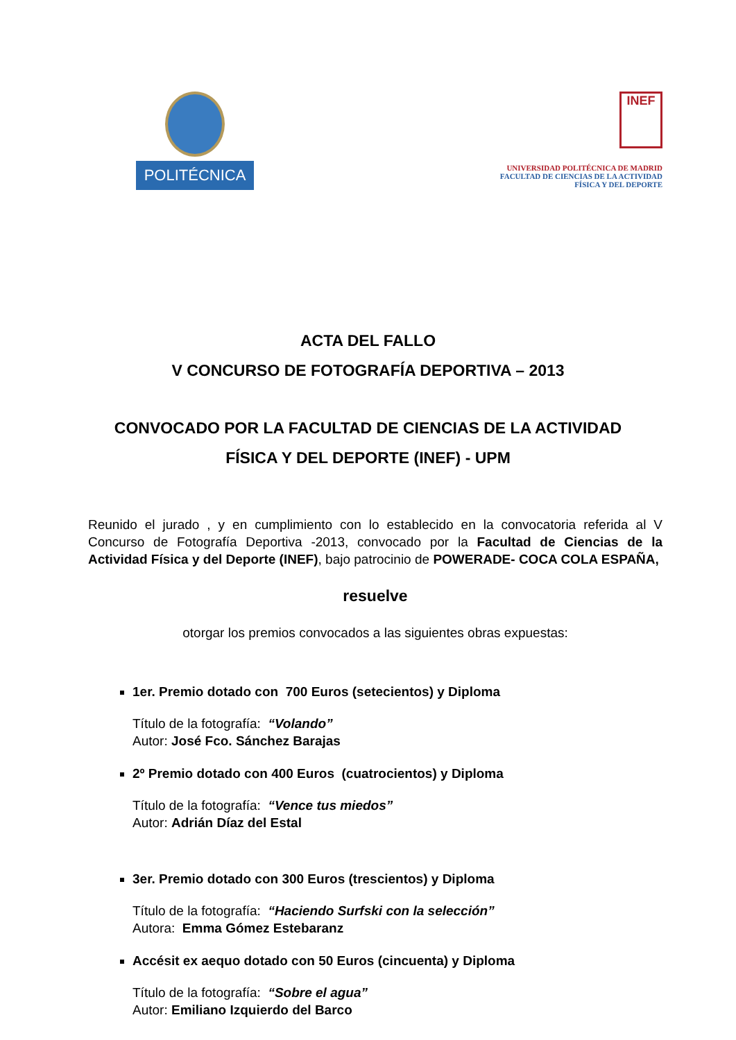POLITÉCNICA
INEF
UNIVERSIDAD POLITÉCNICA DE MADRID
FACULTAD DE CIENCIAS DE LA ACTIVIDAD
FÍSICA Y DEL DEPORTE
ACTA DEL FALLO
V CONCURSO DE FOTOGRAFÍA DEPORTIVA – 2013
CONVOCADO POR LA FACULTAD DE CIENCIAS DE LA ACTIVIDAD
FÍSICA Y DEL DEPORTE (INEF) - UPM
Reunido el jurado , y en cumplimiento con lo establecido en la convocatoria referida al V Concurso de Fotografía Deportiva -2013, convocado por la Facultad de Ciencias de la Actividad Física y del Deporte (INEF), bajo patrocinio de POWERADE- COCA COLA ESPAÑA,
resuelve
otorgar los premios convocados a las siguientes obras expuestas:
1er. Premio dotado con 700 Euros (setecientos) y Diploma
Título de la fotografía: “Volando”
Autor: José Fco. Sánchez Barajas
2º Premio dotado con 400 Euros (cuatrocientos) y Diploma
Título de la fotografía: “Vence tus miedos”
Autor: Adrián Díaz del Estal
3er. Premio dotado con 300 Euros (trescientos) y Diploma
Título de la fotografía: “Haciendo Surfski con la selección”
Autora: Emma Gómez Estebaranz
Accésit ex aequo dotado con 50 Euros (cincuenta) y Diploma
Título de la fotografía: “Sobre el agua”
Autor: Emiliano Izquierdo del Barco